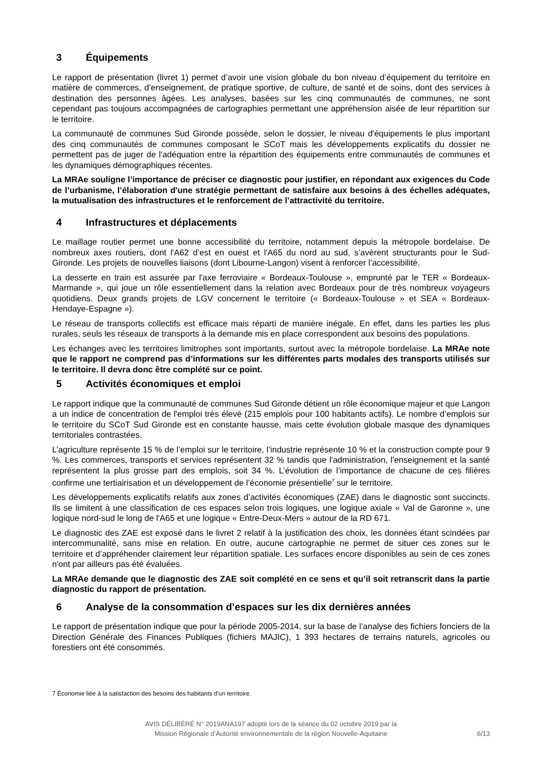3 Équipements
Le rapport de présentation (livret 1) permet d’avoir une vision globale du bon niveau d’équipement du territoire en matière de commerces, d’enseignement, de pratique sportive, de culture, de santé et de soins, dont des services à destination des personnes âgées. Les analyses, basées sur les cinq communautés de communes, ne sont cependant pas toujours accompagnées de cartographies permettant une appréhension aisée de leur répartition sur le territoire.
La communauté de communes Sud Gironde possède, selon le dossier, le niveau d'équipements le plus important des cinq communautés de communes composant le SCoT mais les développements explicatifs du dossier ne permettent pas de juger de l'adéquation entre la répartition des équipements entre communautés de communes et les dynamiques démographiques récentes.
La MRAe souligne l’importance de préciser ce diagnostic pour justifier, en répondant aux exigences du Code de l’urbanisme, l’élaboration d'une stratégie permettant de satisfaire aux besoins à des échelles adéquates, la mutualisation des infrastructures et le renforcement de l’attractivité du territoire.
4 Infrastructures et déplacements
Le maillage routier permet une bonne accessibilité du territoire, notamment depuis la métropole bordelaise. De nombreux axes routiers, dont l'A62 d’est en ouest et l'A65 du nord au sud, s’avèrent structurants pour le Sud-Gironde. Les projets de nouvelles liaisons (dont Libourne-Langon) visent à renforcer l’accessibilité.
La desserte en train est assurée par l'axe ferroviaire « Bordeaux-Toulouse », emprunté par le TER « Bordeaux-Marmande », qui joue un rôle essentiellement dans la relation avec Bordeaux pour de très nombreux voyageurs quotidiens. Deux grands projets de LGV concernent le territoire (« Bordeaux-Toulouse » et SEA « Bordeaux-Hendaye-Espagne »).
Le réseau de transports collectifs est efficace mais réparti de manière inégale. En effet, dans les parties les plus rurales, seuls les réseaux de transports à la demande mis en place correspondent aux besoins des populations.
Les échanges avec les territoires limitrophes sont importants, surtout avec la métropole bordelaise. La MRAe note que le rapport ne comprend pas d’informations sur les différentes parts modales des transports utilisés sur le territoire. Il devra donc être complété sur ce point.
5 Activités économiques et emploi
Le rapport indique que la communauté de communes Sud Gironde détient un rôle économique majeur et que Langon a un indice de concentration de l'emploi très élevé (215 emplois pour 100 habitants actifs). Le nombre d’emplois sur le territoire du SCoT Sud Gironde est en constante hausse, mais cette évolution globale masque des dynamiques territoriales contrastées.
L’agriculture représente 15 % de l’emploi sur le territoire, l’industrie représente 10 % et la construction compte pour 9 %. Les commerces, transports et services représentent 32 % tandis que l'administration, l'enseignement et la santé représentent la plus grosse part des emplois, soit 34 %. L’évolution de l’importance de chacune de ces filières confirme une tertiairisation et un développement de l’économie présentielle<sup>7</sup> sur le territoire.
Les développements explicatifs relatifs aux zones d’activités économiques (ZAE) dans le diagnostic sont succincts. Ils se limitent à une classification de ces espaces selon trois logiques, une logique axiale « Val de Garonne », une logique nord-sud le long de l'A65 et une logique « Entre-Deux-Mers » autour de la RD 671.
Le diagnostic des ZAE est exposé dans le livret 2 relatif à la justification des choix, les données étant scindées par intercommunalité, sans mise en relation. En outre, aucune cartographie ne permet de situer ces zones sur le territoire et d’appréhender clairement leur répartition spatiale. Les surfaces encore disponibles au sein de ces zones n'ont par ailleurs pas été évaluées.
La MRAe demande que le diagnostic des ZAE soit complété en ce sens et qu’il soit retranscrit dans la partie diagnostic du rapport de présentation.
6 Analyse de la consommation d’espaces sur les dix dernières années
Le rapport de présentation indique que pour la période 2005-2014, sur la base de l’analyse des fichiers fonciers de la Direction Générale des Finances Publiques (fichiers MAJIC), 1 393 hectares de terrains naturels, agricoles ou forestiers ont été consommés.
7 Économie liée à la satisfaction des besoins des habitants d'un territoire.
AVIS DÉLIBÉRÉ N° 2019ANA197 adopté lors de la séance du 02 octobre 2019 par la
Mission Régionale d’Autorité environnementale de la région Nouvelle-Aquitaine
6/13